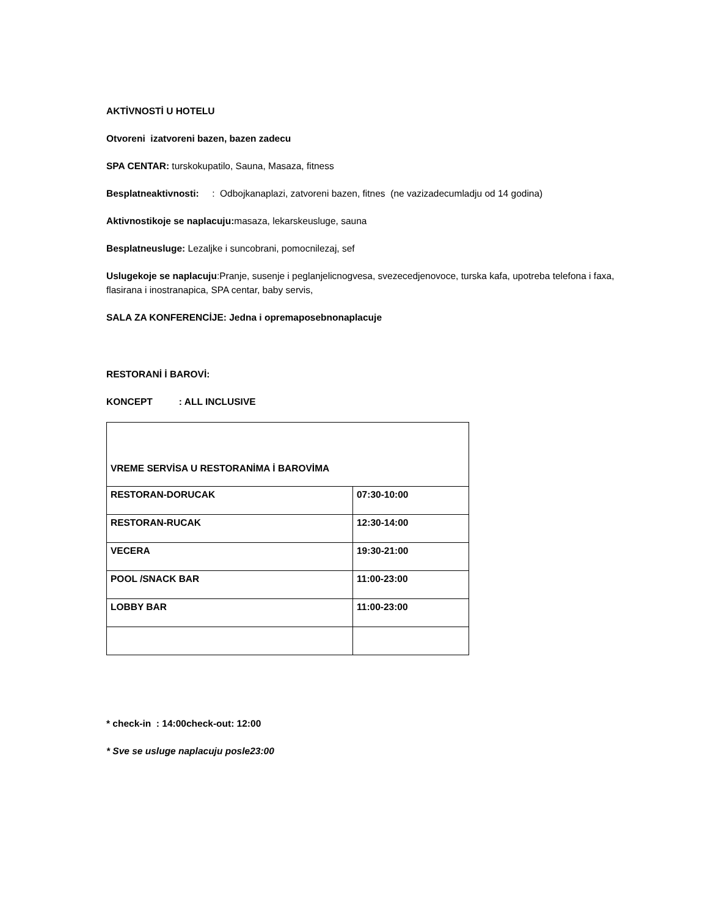AKTİVNOSTİ U HOTELU
Otvoreni izatvoreni bazen, bazen zadecu
SPA CENTAR: turskokupatilo, Sauna, Masaza, fitness
Besplatneaktivnosti: : Odbojkanaplazi, zatvoreni bazen, fitnes (ne vazizadecumladju od 14 godina)
Aktivnostikoje se naplacuju: masaza, lekarskeusluge, sauna
Besplatneusluge: Lezaljke i suncobrani, pomocnilezaj, sef
Uslugekoje se naplacuju:Pranje, susenje i peglanjelicnogvesa, svezecedjenovoce, turska kafa, upotreba telefona i faxa, flasirana i inostranapica, SPA centar, baby servis,
SALA ZA KONFERENCİJE: Jedna i opremaposebnonaplacuje
RESTORANİ İ BAROVİ:
KONCEPT : ALL INCLUSIVE
| VREME SERVİSA U RESTORANİMA İ BAROVİMA | |
| RESTORAN-DORUCAK | 07:30-10:00 |
| RESTORAN-RUCAK | 12:30-14:00 |
| VECERA | 19:30-21:00 |
| POOL /SNACK BAR | 11:00-23:00 |
| LOBBY BAR | 11:00-23:00 |
* check-in : 14:00check-out: 12:00
* Sve se usluge naplacuju posle23:00